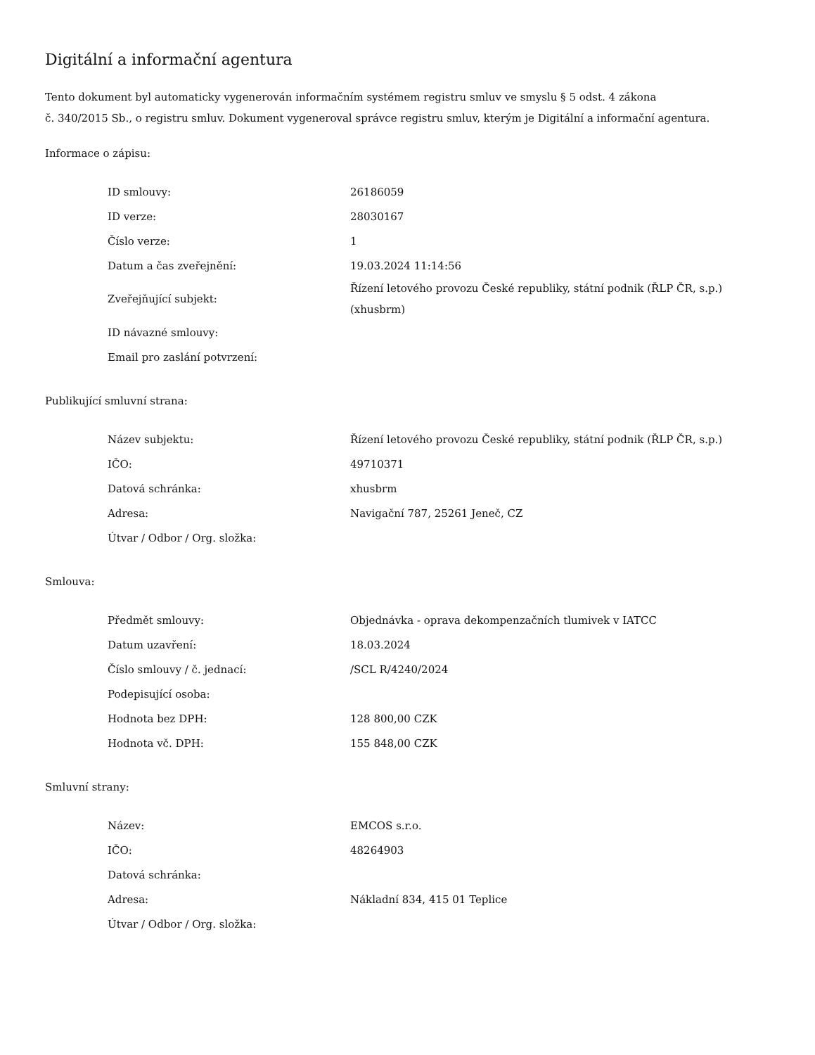Digitální a informační agentura
Tento dokument byl automaticky vygenerován informačním systémem registru smluv ve smyslu § 5 odst. 4 zákona
č. 340/2015 Sb., o registru smluv. Dokument vygeneroval správce registru smluv, kterým je Digitální a informační agentura.
Informace o zápisu:
| ID smlouvy: | 26186059 |
| ID verze: | 28030167 |
| Číslo verze: | 1 |
| Datum a čas zveřejnění: | 19.03.2024 11:14:56 |
| Zveřejňující subjekt: | Řízení letového provozu České republiky, státní podnik (ŘLP ČR, s.p.) (xhusbrm) |
| ID návazné smlouvy: | |
| Email pro zaslání potvrzení: | |
Publikující smluvní strana:
| Název subjektu: | Řízení letového provozu České republiky, státní podnik (ŘLP ČR, s.p.) |
| IČO: | 49710371 |
| Datová schránka: | xhusbrm |
| Adresa: | Navigační 787, 25261 Jeneč, CZ |
| Útvar / Odbor / Org. složka: | |
Smlouva:
| Předmět smlouvy: | Objednávka - oprava dekompenzačních tlumivek v IATCC |
| Datum uzavření: | 18.03.2024 |
| Číslo smlouvy / č. jednací: | /SCL R/4240/2024 |
| Podepisující osoba: | |
| Hodnota bez DPH: | 128 800,00 CZK |
| Hodnota vč. DPH: | 155 848,00 CZK |
Smluvní strany:
| Název: | EMCOS s.r.o. |
| IČO: | 48264903 |
| Datová schránka: | |
| Adresa: | Nákladní 834, 415 01 Teplice |
| Útvar / Odbor / Org. složka: | |